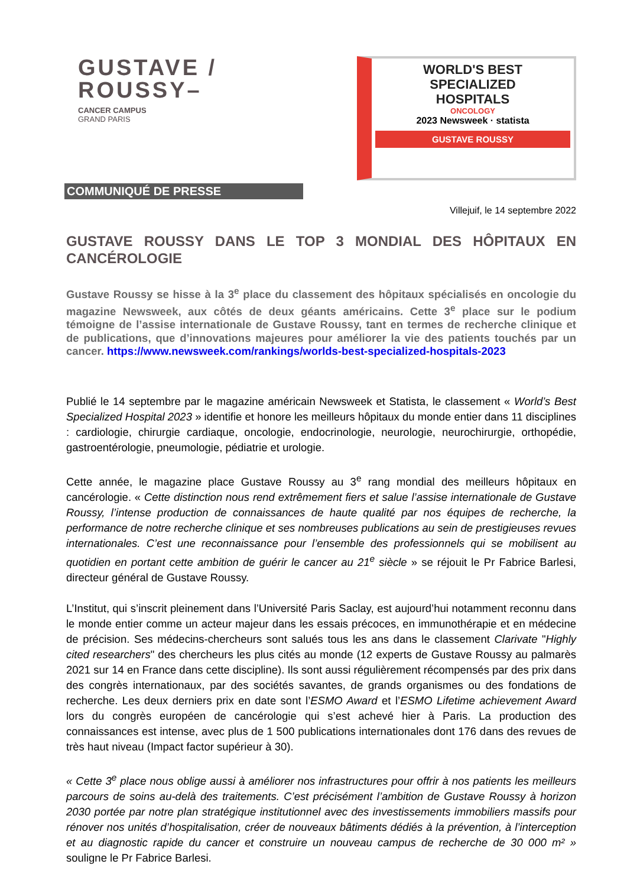GUSTAVE /
ROUSSY–
CANCER CAMPUS
GRAND PARIS
WORLD'S BEST
SPECIALIZED
HOSPITALS
ONCOLOGY
2023 Newsweek · statista
GUSTAVE ROUSSY
COMMUNIQUÉ DE PRESSE
Villejuif, le 14 septembre 2022
GUSTAVE ROUSSY DANS LE TOP 3 MONDIAL DES HÔPITAUX EN CANCÉROLOGIE
Gustave Roussy se hisse à la 3<sup>e</sup> place du classement des hôpitaux spécialisés en oncologie du magazine Newsweek, aux côtés de deux géants américains. Cette 3<sup>e</sup> place sur le podium témoigne de l’assise internationale de Gustave Roussy, tant en termes de recherche clinique et de publications, que d’innovations majeures pour améliorer la vie des patients touchés par un cancer. https://www.newsweek.com/rankings/worlds-best-specialized-hospitals-2023
Publié le 14 septembre par le magazine américain Newsweek et Statista, le classement « World’s Best Specialized Hospital 2023 » identifie et honore les meilleurs hôpitaux du monde entier dans 11 disciplines : cardiologie, chirurgie cardiaque, oncologie, endocrinologie, neurologie, neurochirurgie, orthopédie, gastroentérologie, pneumologie, pédiatrie et urologie.
Cette année, le magazine place Gustave Roussy au 3<sup>e</sup> rang mondial des meilleurs hôpitaux en cancérologie. « Cette distinction nous rend extrêmement fiers et salue l’assise internationale de Gustave Roussy, l’intense production de connaissances de haute qualité par nos équipes de recherche, la performance de notre recherche clinique et ses nombreuses publications au sein de prestigieuses revues internationales. C’est une reconnaissance pour l’ensemble des professionnels qui se mobilisent au quotidien en portant cette ambition de guérir le cancer au 21<sup>e</sup> siècle » se réjouit le Pr Fabrice Barlesi, directeur général de Gustave Roussy.
L’Institut, qui s’inscrit pleinement dans l’Université Paris Saclay, est aujourd’hui notamment reconnu dans le monde entier comme un acteur majeur dans les essais précoces, en immunothérapie et en médecine de précision. Ses médecins-chercheurs sont salués tous les ans dans le classement Clarivate "Highly cited researchers" des chercheurs les plus cités au monde (12 experts de Gustave Roussy au palmarès 2021 sur 14 en France dans cette discipline). Ils sont aussi régulièrement récompensés par des prix dans des congrès internationaux, par des sociétés savantes, de grands organismes ou des fondations de recherche. Les deux derniers prix en date sont l’ESMO Award et l’ESMO Lifetime achievement Award lors du congrès européen de cancérologie qui s’est achevé hier à Paris. La production des connaissances est intense, avec plus de 1 500 publications internationales dont 176 dans des revues de très haut niveau (Impact factor supérieur à 30).
« Cette 3<sup>e</sup> place nous oblige aussi à améliorer nos infrastructures pour offrir à nos patients les meilleurs parcours de soins au-delà des traitements. C’est précisément l’ambition de Gustave Roussy à horizon 2030 portée par notre plan stratégique institutionnel avec des investissements immobiliers massifs pour rénover nos unités d’hospitalisation, créer de nouveaux bâtiments dédiés à la prévention, à l’interception et au diagnostic rapide du cancer et construire un nouveau campus de recherche de 30 000 m² » souligne le Pr Fabrice Barlesi.